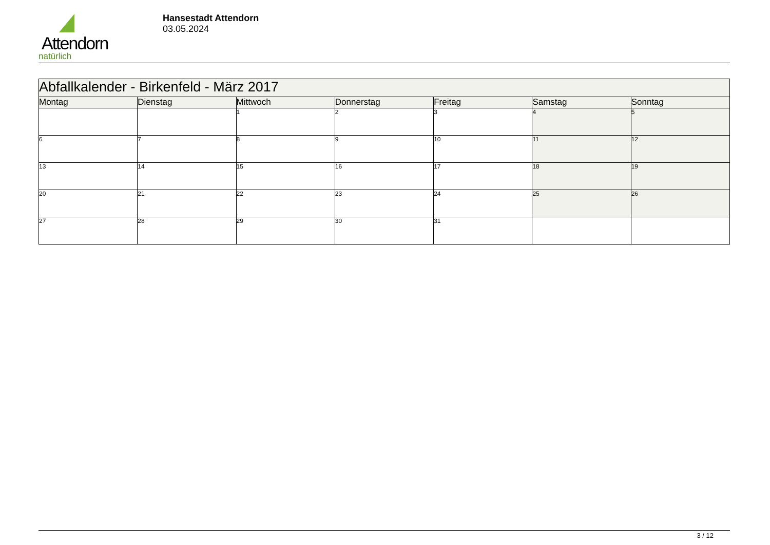Attendorn
natürlich
Hansestadt Attendorn
03.05.2024
| Abfallkalender - Birkenfeld - März 2017 | | | | | | |
| Montag | Dienstag | Mittwoch | Donnerstag | Freitag | Samstag | Sonntag |
| | | 1 | 2 | 3 | 4 | 5 |
| 6 | 7 | 8 | 9 | 10 | 11 | 12 |
| 13 | 14 | 15 | 16 | 17 | 18 | 19 |
| 20 | 21 | 22 | 23 | 24 | 25 | 26 |
| 27 | 28 | 29 | 30 | 31 | | |
3 / 12